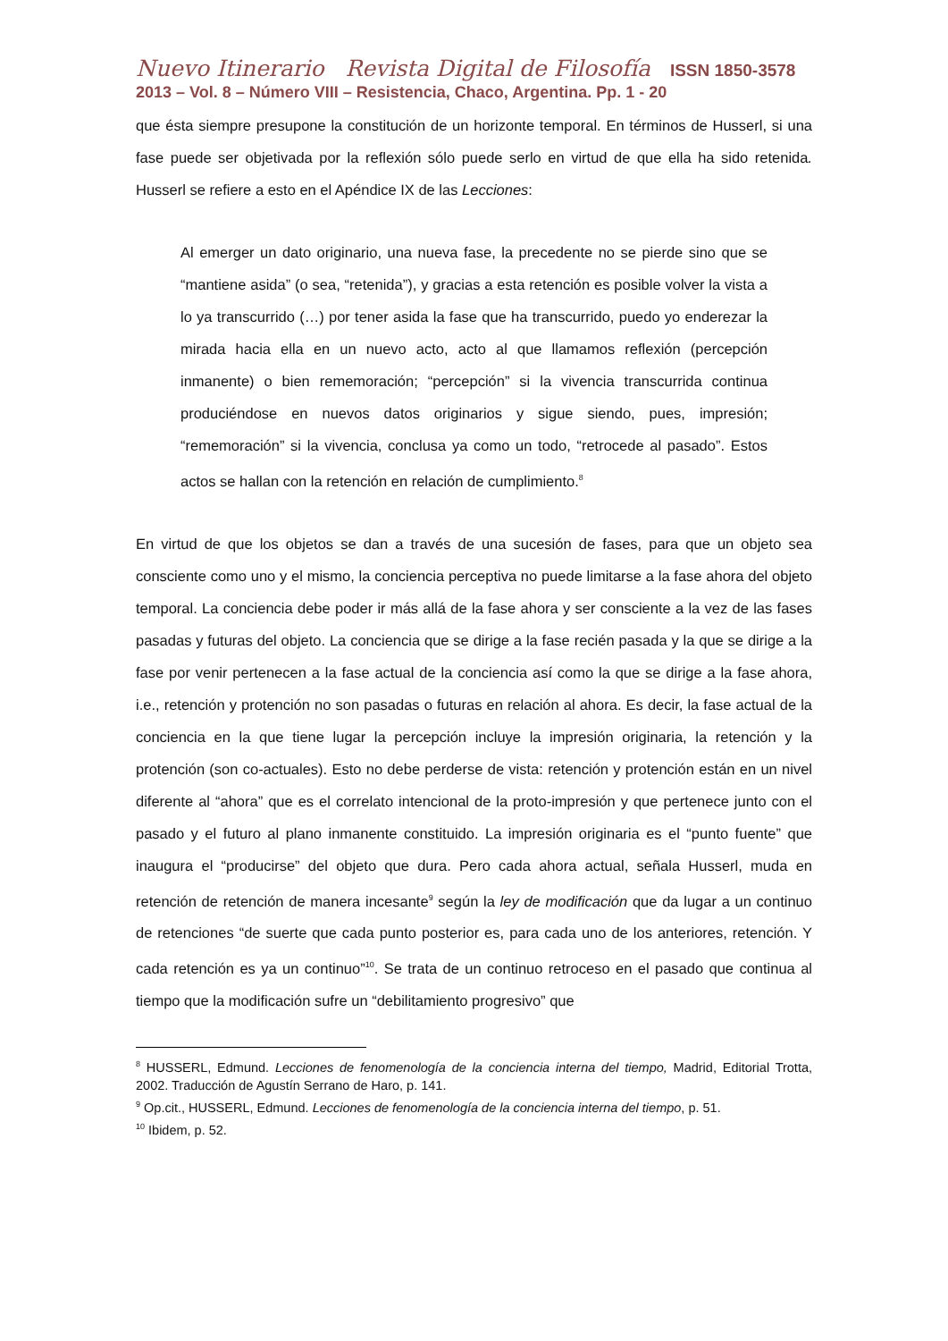Nuevo Itinerario Revista Digital de Filosofía ISSN 1850-3578
2013 – Vol. 8 – Número VIII – Resistencia, Chaco, Argentina. Pp. 1 - 20
que ésta siempre presupone la constitución de un horizonte temporal. En términos de Husserl, si una fase puede ser objetivada por la reflexión sólo puede serlo en virtud de que ella ha sido retenida. Husserl se refiere a esto en el Apéndice IX de las Lecciones:
Al emerger un dato originario, una nueva fase, la precedente no se pierde sino que se “mantiene asida” (o sea, “retenida”), y gracias a esta retención es posible volver la vista a lo ya transcurrido (…) por tener asida la fase que ha transcurrido, puedo yo enderezar la mirada hacia ella en un nuevo acto, acto al que llamamos reflexión (percepción inmanente) o bien rememoración; “percepción” si la vivencia transcurrida continua produciéndose en nuevos datos originarios y sigue siendo, pues, impresión; “rememoración” si la vivencia, conclusa ya como un todo, “retrocede al pasado”. Estos actos se hallan con la retención en relación de cumplimiento.<sup>8</sup>
En virtud de que los objetos se dan a través de una sucesión de fases, para que un objeto sea consciente como uno y el mismo, la conciencia perceptiva no puede limitarse a la fase ahora del objeto temporal. La conciencia debe poder ir más allá de la fase ahora y ser consciente a la vez de las fases pasadas y futuras del objeto. La conciencia que se dirige a la fase recién pasada y la que se dirige a la fase por venir pertenecen a la fase actual de la conciencia así como la que se dirige a la fase ahora, i.e., retención y protención no son pasadas o futuras en relación al ahora. Es decir, la fase actual de la conciencia en la que tiene lugar la percepción incluye la impresión originaria, la retención y la protención (son co-actuales). Esto no debe perderse de vista: retención y protención están en un nivel diferente al “ahora” que es el correlato intencional de la proto-impresión y que pertenece junto con el pasado y el futuro al plano inmanente constituido. La impresión originaria es el “punto fuente” que inaugura el “producirse” del objeto que dura. Pero cada ahora actual, señala Husserl, muda en retención de retención de manera incesante<sup>9</sup> según la ley de modificación que da lugar a un continuo de retenciones “de suerte que cada punto posterior es, para cada uno de los anteriores, retención. Y cada retención es ya un continuo”<sup>10</sup>. Se trata de un continuo retroceso en el pasado que continua al tiempo que la modificación sufre un “debilitamiento progresivo” que
<sup>8</sup> HUSSERL, Edmund. Lecciones de fenomenología de la conciencia interna del tiempo, Madrid, Editorial Trotta, 2002. Traducción de Agustín Serrano de Haro, p. 141.
<sup>9</sup> Op.cit., HUSSERL, Edmund. Lecciones de fenomenología de la conciencia interna del tiempo, p. 51.
<sup>10</sup> Ibidem, p. 52.